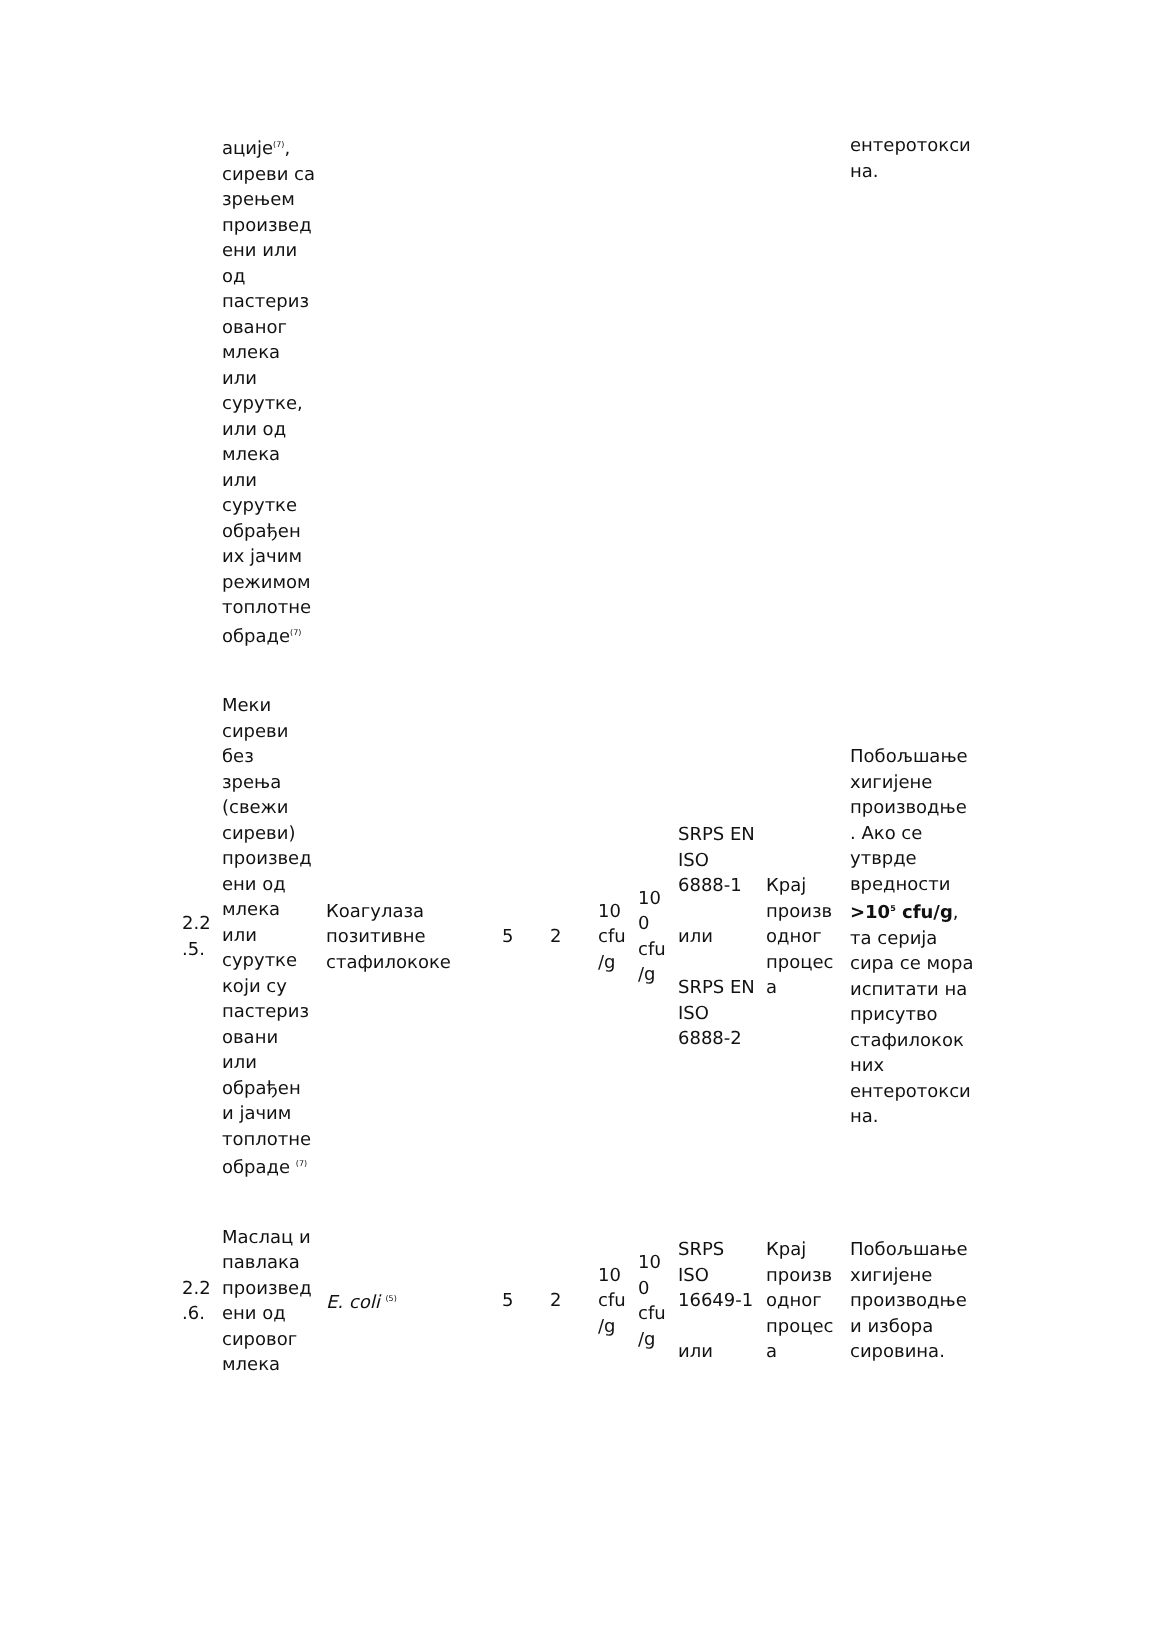| | ације<sup>(7)</sup>, сиреви са зрењем произвед ени или од пастериз ованог млека или сурутке, или од млека или сурутке обрађен их јачим режимом топлотне обраде<sup>(7)</sup> | | | | | | | | ентеротокси на. |
| 2.2 .5. | Меки сиреви без зрења (свежи сиреви) произвед ени од млека или сурутке који су пастериз овани или обрађен и јачим топлотне обраде <sup>(7)</sup> | Коагулаза позитивне стафилококе | 5 | 2 | 10 cfu /g | 10 0 cfu /g | SRPS EN ISO 6888-1 или SRPS EN ISO 6888-2 | Крај произв одног процес а | Побољшање хигијене производње . Ако се утврде вредности >10<sup>5</sup> cfu/g , та серија сира се мора испитати на присутво стафилокок них ентеротокси на. |
| 2.2 .6. | Маслац и павлака произвед ени од сировог млека | E. coli <sup>(5)</sup> | 5 | 2 | 10 cfu /g | 10 0 cfu /g | SRPS ISO 16649-1 или | Крај произв одног процес а | Побољшање хигијене производње и избора сировина. |